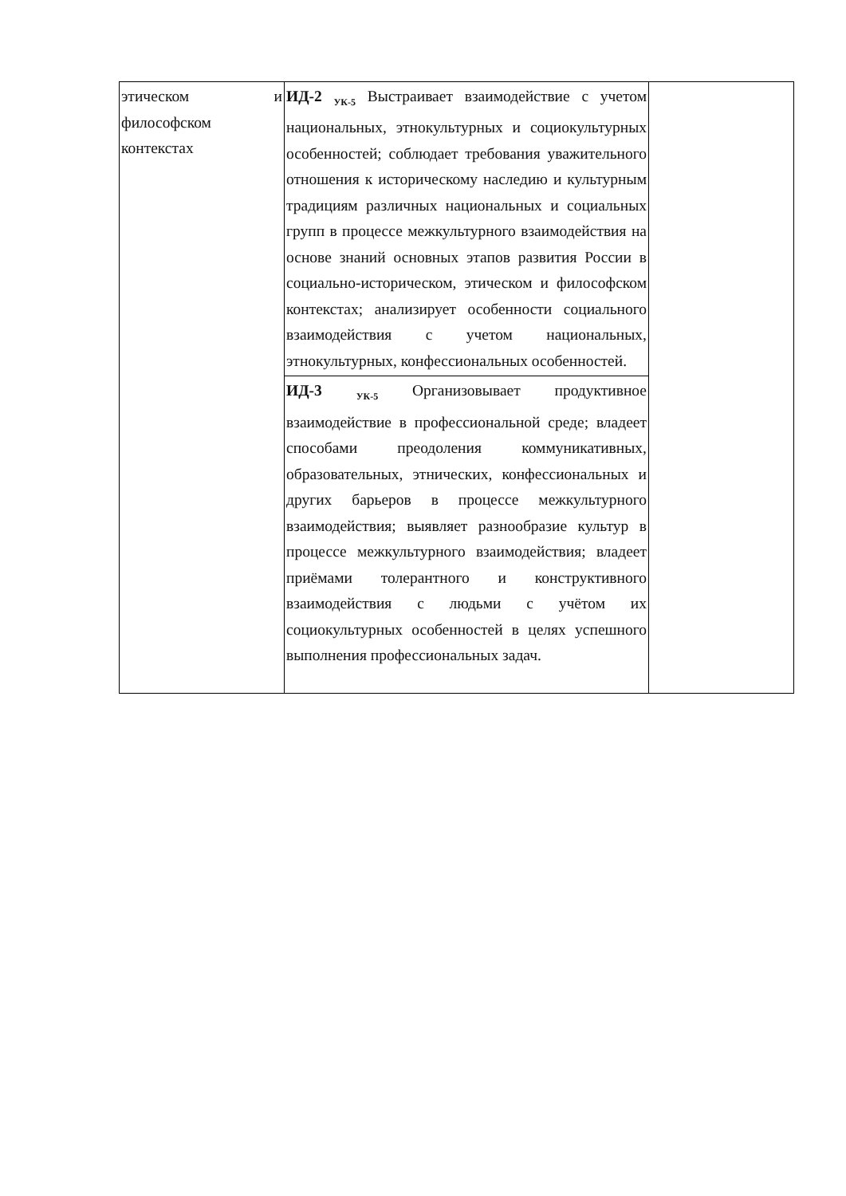| этическом и философском контекстах | ИД-2 <sub>УК-5</sub> Выстраивает взаимодействие с учетом национальных, этнокультурных и социокультурных особенностей; соблюдает требования уважительного отношения к историческому наследию и культурным традициям различных национальных и социальных групп в процессе межкультурного взаимодействия на основе знаний основных этапов развития России в социально-историческом, этическом и философском контекстах; анализирует особенности социального взаимодействия с учетом национальных, этнокультурных, конфессиональных особенностей. | |
| | ИД-3 <sub>УК-5</sub> Организовывает продуктивное взаимодействие в профессиональной среде; владеет способами преодоления коммуникативных, образовательных, этнических, конфессиональных и других барьеров в процессе межкультурного взаимодействия; выявляет разнообразие культур в процессе межкультурного взаимодействия; владеет приёмами толерантного и конструктивного взаимодействия с людьми с учётом их социокультурных особенностей в целях успешного выполнения профессиональных задач. | |